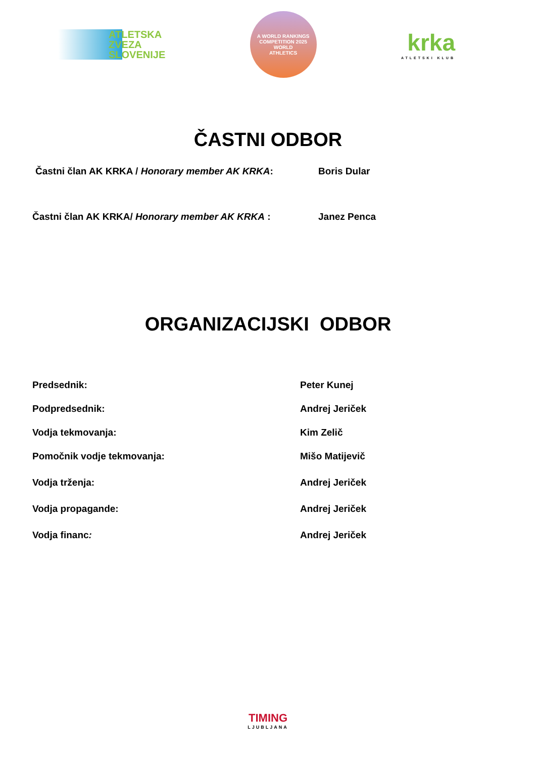ATLETSKA
ZVEZA
SLOVENIJE
A WORLD RANKINGS COMPETITION 2025
WORLD
ATHLETICS
krka
ATLETSKI KLUB
ČASTNI ODBOR
Častni član AK KRKA / Honorary member AK KRKA: Boris Dular
Častni član AK KRKA/ Honorary member AK KRKA : Janez Penca
ORGANIZACIJSKI ODBOR
Predsednik: Peter Kunej
Podpredsednik: Andrej Jeriček
Vodja tekmovanja: Kim Zelič
Pomočnik vodje tekmovanja: Mišo Matijevič
Vodja trženja: Andrej Jeriček
Vodja propagande: Andrej Jeriček
Vodja financ: Andrej Jeriček
TIMING
LJUBLJANA